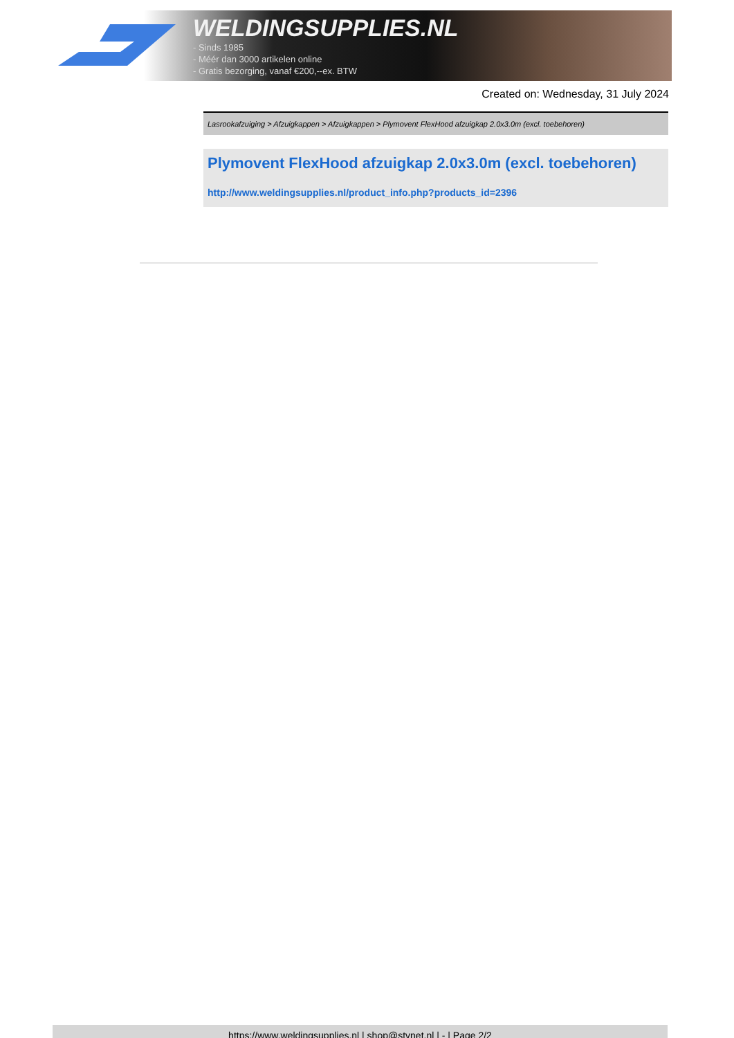WELDINGSUPPLIES.NL
- Sinds 1985
- Méér dan 3000 artikelen online
- Gratis bezorging, vanaf €200,--ex. BTW
Created on: Wednesday, 31 July 2024
Lasrookafzuiging > Afzuigkappen > Afzuigkappen > Plymovent FlexHood afzuigkap 2.0x3.0m (excl. toebehoren)
Plymovent FlexHood afzuigkap 2.0x3.0m (excl. toebehoren)
http://www.weldingsupplies.nl/product_info.php?products_id=2396
https://www.weldingsupplies.nl | shop@stvnet.nl | - | Page 2/2